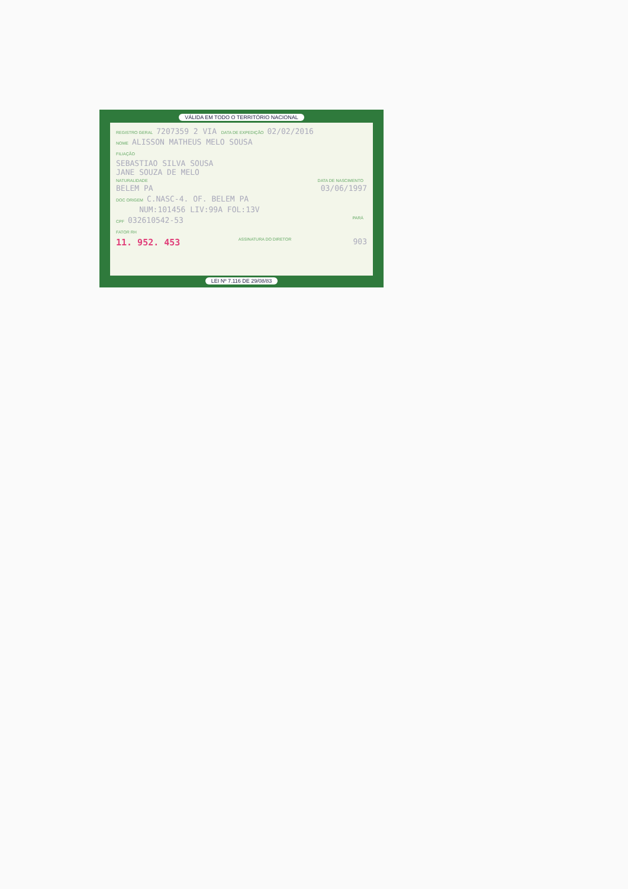VÁLIDA EM TODO O TERRITÓRIO NACIONAL
REGISTRO GERAL 7207359 2 VIA DATA DE EXPEDIÇÃO 02/02/2016
NOME ALISSON MATHEUS MELO SOUSA
FILIAÇÃO
SEBASTIAO SILVA SOUSA
JANE SOUZA DE MELO
NATURALIDADE DATA DE NASCIMENTO
BELEM PA 03/06/1997
DOC ORIGEM C.NASC-4. OF. BELEM PA
NUM:101456 LIV:99A FOL:13V
CPF 032610542-53 PARÁ
FATOR RH
11. 952. 453 ASSINATURA DO DIRETOR 903
LEI Nº 7.116 DE 29/08/83